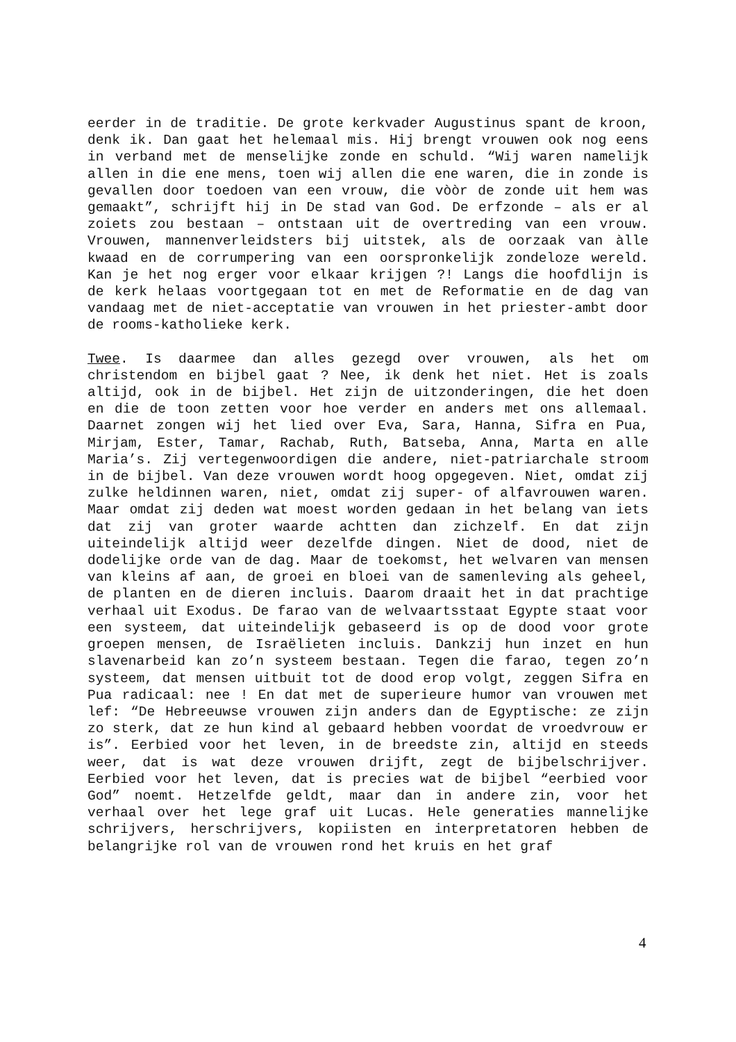eerder in de traditie. De grote kerkvader Augustinus spant de kroon, denk ik. Dan gaat het helemaal mis. Hij brengt vrouwen ook nog eens in verband met de menselijke zonde en schuld. “Wij waren namelijk allen in die ene mens, toen wij allen die ene waren, die in zonde is gevallen door toedoen van een vrouw, die vòòr de zonde uit hem was gemaakt”, schrijft hij in De stad van God. De erfzonde – als er al zoiets zou bestaan – ontstaan uit de overtreding van een vrouw. Vrouwen, mannenverleidsters bij uitstek, als de oorzaak van àlle kwaad en de corrumpering van een oorspronkelijk zondeloze wereld. Kan je het nog erger voor elkaar krijgen ?! Langs die hoofdlijn is de kerk helaas voortgegaan tot en met de Reformatie en de dag van vandaag met de niet-acceptatie van vrouwen in het priester-ambt door de rooms-katholieke kerk.
Twee. Is daarmee dan alles gezegd over vrouwen, als het om christendom en bijbel gaat ? Nee, ik denk het niet. Het is zoals altijd, ook in de bijbel. Het zijn de uitzonderingen, die het doen en die de toon zetten voor hoe verder en anders met ons allemaal. Daarnet zongen wij het lied over Eva, Sara, Hanna, Sifra en Pua, Mirjam, Ester, Tamar, Rachab, Ruth, Batseba, Anna, Marta en alle Maria’s. Zij vertegenwoordigen die andere, niet-patriarchale stroom in de bijbel. Van deze vrouwen wordt hoog opgegeven. Niet, omdat zij zulke heldinnen waren, niet, omdat zij super- of alfavrouwen waren. Maar omdat zij deden wat moest worden gedaan in het belang van iets dat zij van groter waarde achtten dan zichzelf. En dat zijn uiteindelijk altijd weer dezelfde dingen. Niet de dood, niet de dodelijke orde van de dag. Maar de toekomst, het welvaren van mensen van kleins af aan, de groei en bloei van de samenleving als geheel, de planten en de dieren incluis. Daarom draait het in dat prachtige verhaal uit Exodus. De farao van de welvaartsstaat Egypte staat voor een systeem, dat uiteindelijk gebaseerd is op de dood voor grote groepen mensen, de Israëlieten incluis. Dankzij hun inzet en hun slavenarbeid kan zo’n systeem bestaan. Tegen die farao, tegen zo’n systeem, dat mensen uitbuit tot de dood erop volgt, zeggen Sifra en Pua radicaal: nee ! En dat met de superieure humor van vrouwen met lef: “De Hebreeuwse vrouwen zijn anders dan de Egyptische: ze zijn zo sterk, dat ze hun kind al gebaard hebben voordat de vroedvrouw er is”. Eerbied voor het leven, in de breedste zin, altijd en steeds weer, dat is wat deze vrouwen drijft, zegt de bijbelschrijver. Eerbied voor het leven, dat is precies wat de bijbel “eerbied voor God” noemt. Hetzelfde geldt, maar dan in andere zin, voor het verhaal over het lege graf uit Lucas. Hele generaties mannelijke schrijvers, herschrijvers, kopiisten en interpretatoren hebben de belangrijke rol van de vrouwen rond het kruis en het graf
4